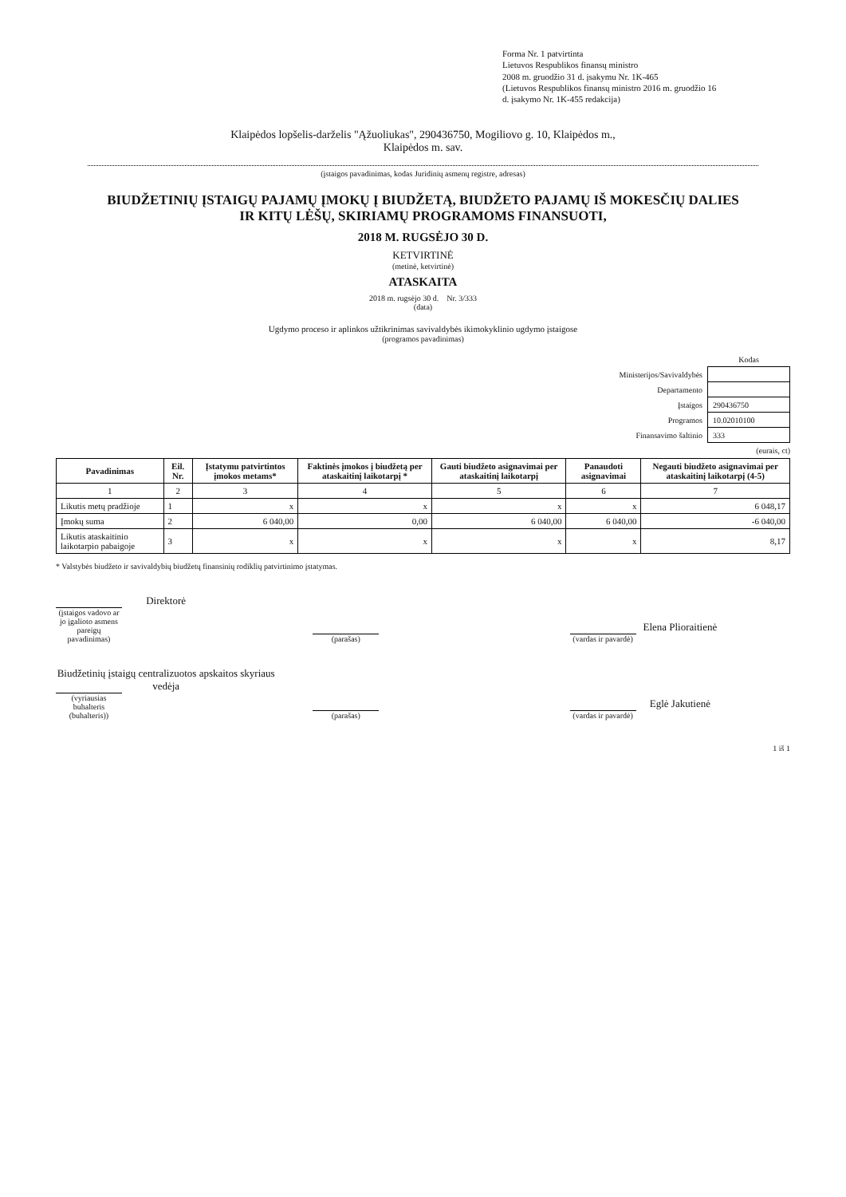Forma Nr. 1 patvirtinta
Lietuvos Respublikos finansų ministro
2008 m. gruodžio 31 d. įsakymu Nr. 1K-465
(Lietuvos Respublikos finansų ministro 2016 m. gruodžio 16
d. įsakymo Nr. 1K-455 redakcija)
Klaipėdos lopšelis-darželis "Ąžuoliukas", 290436750, Mogiliovo g. 10, Klaipėdos m.,
Klaipėdos m. sav.
(įstaigos pavadinimas, kodas Juridinių asmenų registre, adresas)
BIUDŽETINIŲ ĮSTAIGŲ PAJAMŲ ĮMOKŲ Į BIUDŽETĄ, BIUDŽETO PAJAMŲ IŠ MOKESČIŲ DALIES
IR KITŲ LĖŠŲ, SKIRIAMŲ PROGRAMOMS FINANSUOTI,
2018 M. RUGSĖJO 30 D.
KETVIRTINĖ
(metinė, ketvirtinė)
ATASKAITA
2018 m. rugsėjo 30 d. Nr. 3/333
(data)
Ugdymo proceso ir aplinkos užtikrinimas savivaldybės ikimokyklinio ugdymo įstaigose
(programos pavadinimas)
| | Kodas |
| Ministerijos/Savivaldybės | |
| Departamento | |
| Įstaigos | 290436750 |
| Programos | 10.02010100 |
| Finansavimo šaltinio | 333 |
(eurais, ct)
| Pavadinimas | Eil. Nr. | Įstatymu patvirtintos įmokos metams* | Faktinės įmokos į biudžetą per ataskaitinį laikotarpį * | Gauti biudžeto asignavimai per ataskaitinį laikotarpį | Panaudoti asignavimai | Negauti biudžeto asignavimai per ataskaitinį laikotarpį (4-5) |
| --- | --- | --- | --- | --- | --- | --- |
| 1 | 2 | 3 | 4 | 5 | 6 | 7 |
| Likutis metų pradžioje | 1 | x | x | x | x | 6 048,17 |
| Įmokų suma | 2 | 6 040,00 | 0,00 | 6 040,00 | 6 040,00 | -6 040,00 |
| Likutis ataskaitinio laikotarpio pabaigoje | 3 | x | x | x | x | 8,17 |
* Valstybės biudžeto ir savivaldybių biudžetų finansinių rodiklių patvirtinimo įstatymas.
Direktorė
(įstaigos vadovo ar jo įgalioto asmens pareigų pavadinimas)
(parašas)
Elena Plioraitienė
(vardas ir pavardė)
Biudžetinių įstaigų centralizuotos apskaitos skyriaus vedėja
(vyriausias buhalteris (buhalteris))
(parašas)
Eglė Jakutienė
(vardas ir pavardė)
1 iš 1